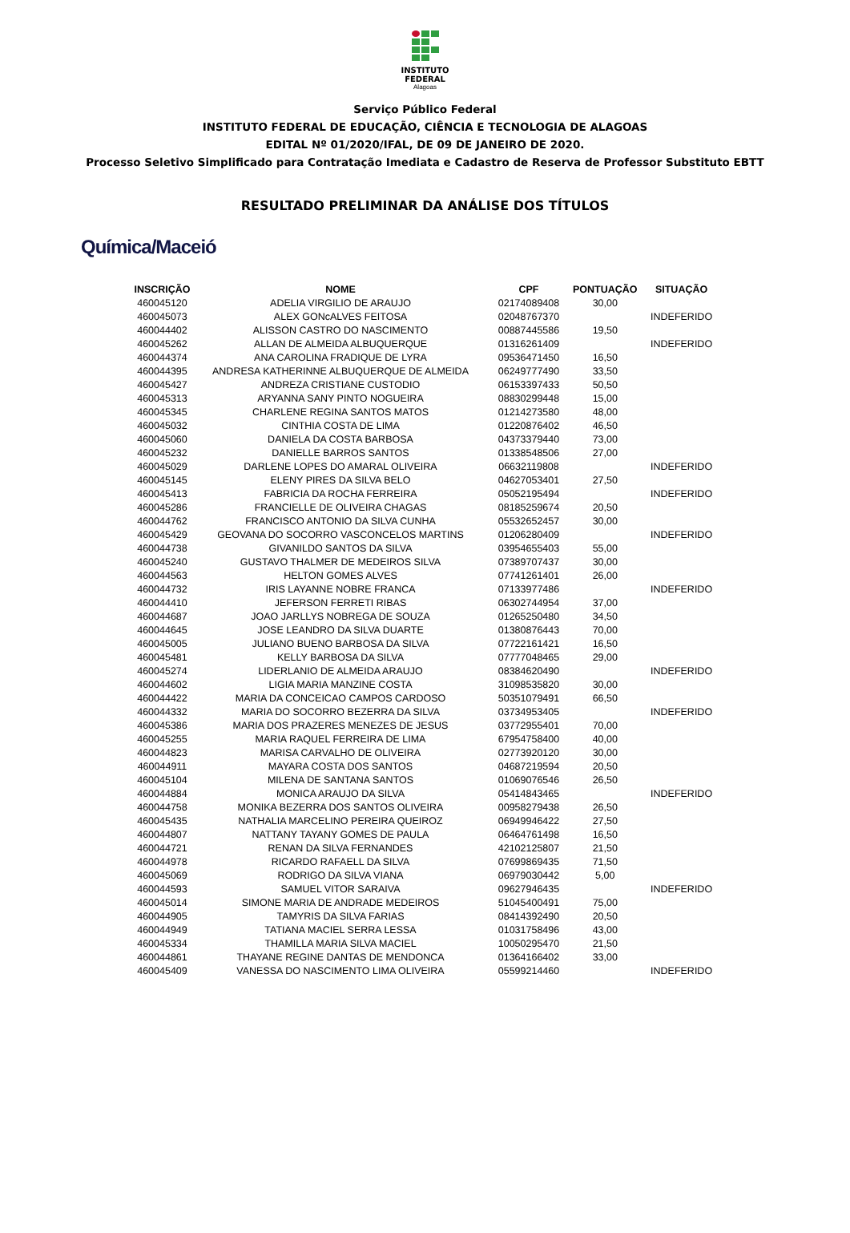INSTITUTO
FEDERAL
Alagoas
Serviço Público Federal
INSTITUTO FEDERAL DE EDUCAÇÃO, CIÊNCIA E TECNOLOGIA DE ALAGOAS
EDITAL Nº 01/2020/IFAL, DE 09 DE JANEIRO DE 2020.
Processo Seletivo Simplificado para Contratação Imediata e Cadastro de Reserva de Professor Substituto EBTT
RESULTADO PRELIMINAR DA ANÁLISE DOS TÍTULOS
Química/Maceió
| INSCRIÇÃO | NOME | CPF | PONTUAÇÃO | SITUAÇÃO |
| --- | --- | --- | --- | --- |
| 460045120 | ADELIA VIRGILIO DE ARAUJO | 02174089408 | 30,00 | |
| 460045073 | ALEX GONcALVES FEITOSA | 02048767370 | | INDEFERIDO |
| 460044402 | ALISSON CASTRO DO NASCIMENTO | 00887445586 | 19,50 | |
| 460045262 | ALLAN DE ALMEIDA ALBUQUERQUE | 01316261409 | | INDEFERIDO |
| 460044374 | ANA CAROLINA FRADIQUE DE LYRA | 09536471450 | 16,50 | |
| 460044395 | ANDRESA KATHERINNE ALBUQUERQUE DE ALMEIDA | 06249777490 | 33,50 | |
| 460045427 | ANDREZA CRISTIANE CUSTODIO | 06153397433 | 50,50 | |
| 460045313 | ARYANNA SANY PINTO NOGUEIRA | 08830299448 | 15,00 | |
| 460045345 | CHARLENE REGINA SANTOS MATOS | 01214273580 | 48,00 | |
| 460045032 | CINTHIA COSTA DE LIMA | 01220876402 | 46,50 | |
| 460045060 | DANIELA DA COSTA BARBOSA | 04373379440 | 73,00 | |
| 460045232 | DANIELLE BARROS SANTOS | 01338548506 | 27,00 | |
| 460045029 | DARLENE LOPES DO AMARAL OLIVEIRA | 06632119808 | | INDEFERIDO |
| 460045145 | ELENY PIRES DA SILVA BELO | 04627053401 | 27,50 | |
| 460045413 | FABRICIA DA ROCHA FERREIRA | 05052195494 | | INDEFERIDO |
| 460045286 | FRANCIELLE DE OLIVEIRA CHAGAS | 08185259674 | 20,50 | |
| 460044762 | FRANCISCO ANTONIO DA SILVA CUNHA | 05532652457 | 30,00 | |
| 460045429 | GEOVANA DO SOCORRO VASCONCELOS MARTINS | 01206280409 | | INDEFERIDO |
| 460044738 | GIVANILDO SANTOS DA SILVA | 03954655403 | 55,00 | |
| 460045240 | GUSTAVO THALMER DE MEDEIROS SILVA | 07389707437 | 30,00 | |
| 460044563 | HELTON GOMES ALVES | 07741261401 | 26,00 | |
| 460044732 | IRIS LAYANNE NOBRE FRANCA | 07133977486 | | INDEFERIDO |
| 460044410 | JEFERSON FERRETI RIBAS | 06302744954 | 37,00 | |
| 460044687 | JOAO JARLLYS NOBREGA DE SOUZA | 01265250480 | 34,50 | |
| 460044645 | JOSE LEANDRO DA SILVA DUARTE | 01380876443 | 70,00 | |
| 460045005 | JULIANO BUENO BARBOSA DA SILVA | 07722161421 | 16,50 | |
| 460045481 | KELLY BARBOSA DA SILVA | 07777048465 | 29,00 | |
| 460045274 | LIDERLANIO DE ALMEIDA ARAUJO | 08384620490 | | INDEFERIDO |
| 460044602 | LIGIA MARIA MANZINE COSTA | 31098535820 | 30,00 | |
| 460044422 | MARIA DA CONCEICAO CAMPOS CARDOSO | 50351079491 | 66,50 | |
| 460044332 | MARIA DO SOCORRO BEZERRA DA SILVA | 03734953405 | | INDEFERIDO |
| 460045386 | MARIA DOS PRAZERES MENEZES DE JESUS | 03772955401 | 70,00 | |
| 460045255 | MARIA RAQUEL FERREIRA DE LIMA | 67954758400 | 40,00 | |
| 460044823 | MARISA CARVALHO DE OLIVEIRA | 02773920120 | 30,00 | |
| 460044911 | MAYARA COSTA DOS SANTOS | 04687219594 | 20,50 | |
| 460045104 | MILENA DE SANTANA SANTOS | 01069076546 | 26,50 | |
| 460044884 | MONICA ARAUJO DA SILVA | 05414843465 | | INDEFERIDO |
| 460044758 | MONIKA BEZERRA DOS SANTOS OLIVEIRA | 00958279438 | 26,50 | |
| 460045435 | NATHALIA MARCELINO PEREIRA QUEIROZ | 06949946422 | 27,50 | |
| 460044807 | NATTANY TAYANY GOMES DE PAULA | 06464761498 | 16,50 | |
| 460044721 | RENAN DA SILVA FERNANDES | 42102125807 | 21,50 | |
| 460044978 | RICARDO RAFAELL DA SILVA | 07699869435 | 71,50 | |
| 460045069 | RODRIGO DA SILVA VIANA | 06979030442 | 5,00 | |
| 460044593 | SAMUEL VITOR SARAIVA | 09627946435 | | INDEFERIDO |
| 460045014 | SIMONE MARIA DE ANDRADE MEDEIROS | 51045400491 | 75,00 | |
| 460044905 | TAMYRIS DA SILVA FARIAS | 08414392490 | 20,50 | |
| 460044949 | TATIANA MACIEL SERRA LESSA | 01031758496 | 43,00 | |
| 460045334 | THAMILLA MARIA SILVA MACIEL | 10050295470 | 21,50 | |
| 460044861 | THAYANE REGINE DANTAS DE MENDONCA | 01364166402 | 33,00 | |
| 460045409 | VANESSA DO NASCIMENTO LIMA OLIVEIRA | 05599214460 | | INDEFERIDO |